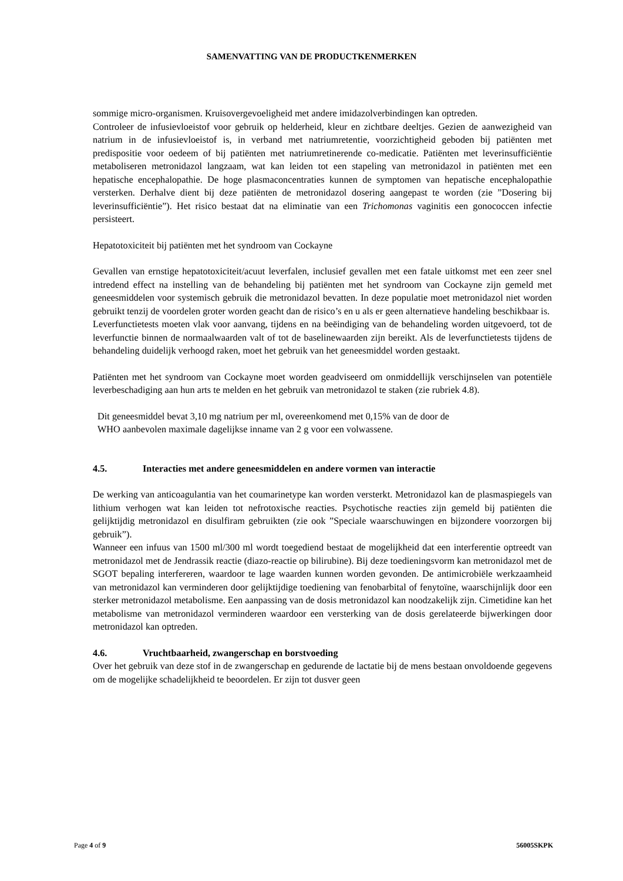SAMENVATTING VAN DE PRODUCTKENMERKEN
sommige micro-organismen. Kruisovergevoeligheid met andere imidazolverbindingen kan optreden.
Controleer de infusievloeistof voor gebruik op helderheid, kleur en zichtbare deeltjes. Gezien de aanwezigheid van natrium in de infusievloeistof is, in verband met natriumretentie, voorzichtigheid geboden bij patiënten met predispositie voor oedeem of bij patiënten met natriumretinerende co-medicatie. Patiënten met leverinsufficiëntie metaboliseren metronidazol langzaam, wat kan leiden tot een stapeling van metronidazol in patiënten met een hepatische encephalopathie. De hoge plasmaconcentraties kunnen de symptomen van hepatische encephalopathie versterken. Derhalve dient bij deze patiënten de metronidazol dosering aangepast te worden (zie ”Dosering bij leverinsufficiëntie”). Het risico bestaat dat na eliminatie van een Trichomonas vaginitis een gonococcen infectie persisteert.
Hepatotoxiciteit bij patiënten met het syndroom van Cockayne
Gevallen van ernstige hepatotoxiciteit/acuut leverfalen, inclusief gevallen met een fatale uitkomst met een zeer snel intredend effect na instelling van de behandeling bij patiënten met het syndroom van Cockayne zijn gemeld met geneesmiddelen voor systemisch gebruik die metronidazol bevatten. In deze populatie moet metronidazol niet worden gebruikt tenzij de voordelen groter worden geacht dan de risico’s en u als er geen alternatieve handeling beschikbaar is.
Leverfunctietests moeten vlak voor aanvang, tijdens en na beëindiging van de behandeling worden uitgevoerd, tot de leverfunctie binnen de normaalwaarden valt of tot de baselinewaarden zijn bereikt. Als de leverfunctietests tijdens de behandeling duidelijk verhoogd raken, moet het gebruik van het geneesmiddel worden gestaakt.
Patiënten met het syndroom van Cockayne moet worden geadviseerd om onmiddellijk verschijnselen van potentiële leverbeschadiging aan hun arts te melden en het gebruik van metronidazol te staken (zie rubriek 4.8).
Dit geneesmiddel bevat 3,10 mg natrium per ml, overeenkomend met 0,15% van de door de
WHO aanbevolen maximale dagelijkse inname van 2 g voor een volwassene.
4.5. Interacties met andere geneesmiddelen en andere vormen van interactie
De werking van anticoagulantia van het coumarinetype kan worden versterkt. Metronidazol kan de plasmaspiegels van lithium verhogen wat kan leiden tot nefrotoxische reacties. Psychotische reacties zijn gemeld bij patiënten die gelijktijdig metronidazol en disulfiram gebruikten (zie ook ”Speciale waarschuwingen en bijzondere voorzorgen bij gebruik”).
Wanneer een infuus van 1500 ml/300 ml wordt toegediend bestaat de mogelijkheid dat een interferentie optreedt van metronidazol met de Jendrassik reactie (diazo-reactie op bilirubine). Bij deze toedieningsvorm kan metronidazol met de SGOT bepaling interfereren, waardoor te lage waarden kunnen worden gevonden. De antimicrobiële werkzaamheid van metronidazol kan verminderen door gelijktijdige toediening van fenobarbital of fenytoïne, waarschijnlijk door een sterker metronidazol metabolisme. Een aanpassing van de dosis metronidazol kan noodzakelijk zijn. Cimetidine kan het metabolisme van metronidazol verminderen waardoor een versterking van de dosis gerelateerde bijwerkingen door metronidazol kan optreden.
4.6. Vruchtbaarheid, zwangerschap en borstvoeding
Over het gebruik van deze stof in de zwangerschap en gedurende de lactatie bij de mens bestaan onvoldoende gegevens om de mogelijke schadelijkheid te beoordelen. Er zijn tot dusver geen
Page 4 of 9 56005SKPK